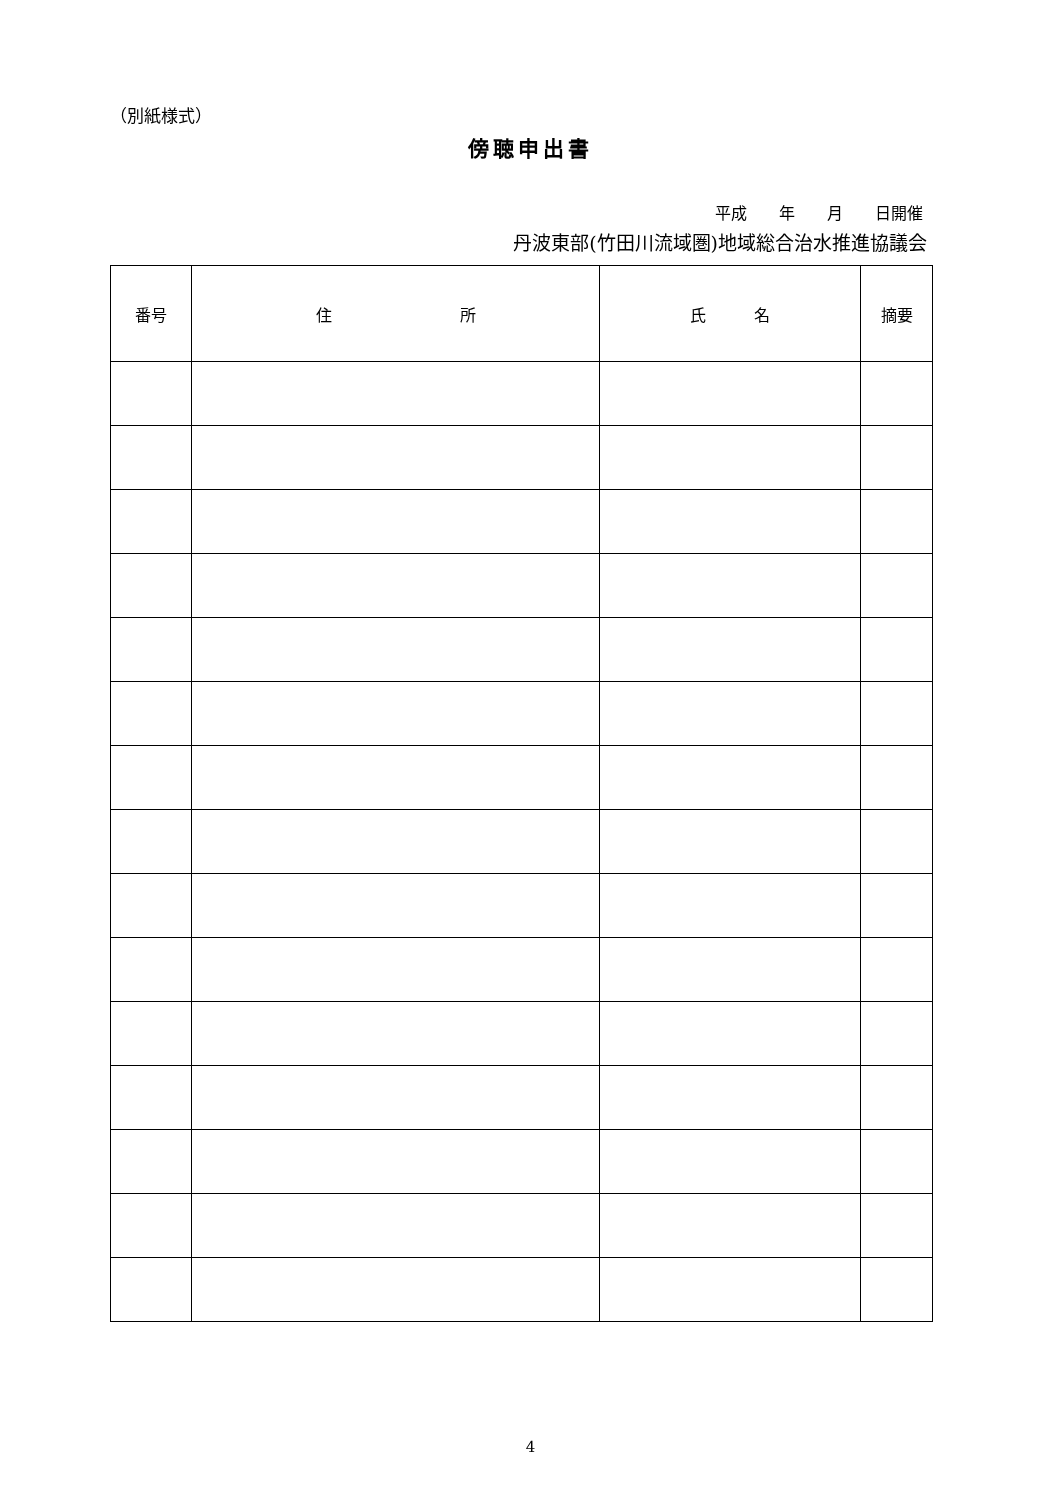（別紙様式）
傍聴申出書
平成　　年　　月　　日開催
丹波東部(竹田川流域圏)地域総合治水推進協議会
| 番号 | 住 所 | 氏 名 | 摘要 |
| --- | --- | --- | --- |
4